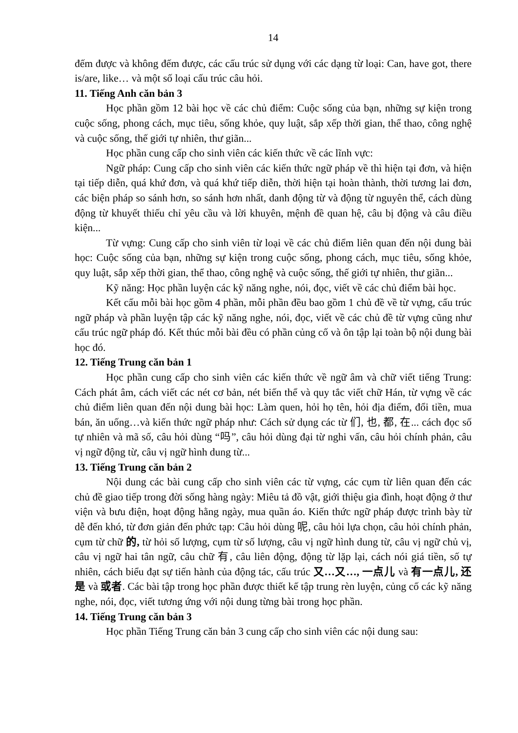14
đếm được và không đếm được, các cấu trúc sử dụng với các dạng từ loại: Can, have got, there is/are, like… và một số loại cấu trúc câu hỏi.
11. Tiếng Anh căn bản 3
Học phần gồm 12 bài học về các chủ điểm: Cuộc sống của bạn, những sự kiện trong cuộc sống, phong cách, mục tiêu, sống khỏe, quy luật, sắp xếp thời gian, thể thao, công nghệ và cuộc sống, thế giới tự nhiên, thư giãn...
Học phần cung cấp cho sinh viên các kiến thức về các lĩnh vực:
Ngữ pháp: Cung cấp cho sinh viên các kiến thức ngữ pháp về thì hiện tại đơn, và hiện tại tiếp diễn, quá khứ đơn, và quá khứ tiếp diễn, thời hiện tại hoàn thành, thời tương lai đơn, các biện pháp so sánh hơn, so sánh hơn nhất, danh động từ và động từ nguyên thể, cách dùng động từ khuyết thiếu chỉ yêu cầu và lời khuyên, mệnh đề quan hệ, câu bị động và câu điều kiện...
Từ vựng: Cung cấp cho sinh viên từ loại về các chủ điểm liên quan đến nội dung bài học: Cuộc sống của bạn, những sự kiện trong cuộc sống, phong cách, mục tiêu, sống khỏe, quy luật, sắp xếp thời gian, thể thao, công nghệ và cuộc sống, thế giới tự nhiên, thư giãn...
Kỹ năng: Học phần luyện các kỹ năng nghe, nói, đọc, viết về các chủ điểm bài học.
Kết cấu mỗi bài học gồm 4 phần, mỗi phần đều bao gồm 1 chủ đề về từ vựng, cấu trúc ngữ pháp và phần luyện tập các kỹ năng nghe, nói, đọc, viết về các chủ đề từ vựng cũng như cấu trúc ngữ pháp đó. Kết thúc mỗi bài đều có phần củng cố và ôn tập lại toàn bộ nội dung bài học đó.
12. Tiếng Trung căn bản 1
Học phần cung cấp cho sinh viên các kiến thức về ngữ âm và chữ viết tiếng Trung: Cách phát âm, cách viết các nét cơ bản, nét biến thể và quy tắc viết chữ Hán, từ vựng về các chủ điểm liên quan đến nội dung bài học: Làm quen, hỏi họ tên, hỏi địa điểm, đổi tiền, mua bán, ăn uống…và kiến thức ngữ pháp như: Cách sử dụng các từ 们, 也, 都, 在... cách đọc số tự nhiên và mã số, câu hỏi dùng “吗”, câu hỏi dùng đại từ nghi vấn, câu hỏi chính phản, câu vị ngữ động từ, câu vị ngữ hình dung từ...
13. Tiếng Trung căn bản 2
Nội dung các bài cung cấp cho sinh viên các từ vựng, các cụm từ liên quan đến các chủ đề giao tiếp trong đời sống hàng ngày: Miêu tả đồ vật, giới thiệu gia đình, hoạt động ở thư viện và bưu điện, hoạt động hằng ngày, mua quần áo. Kiến thức ngữ pháp được trình bày từ dễ đến khó, từ đơn giản đến phức tạp: Câu hỏi dùng 呢, câu hỏi lựa chọn, câu hỏi chính phản, cụm từ chữ 的, từ hỏi số lượng, cụm từ số lượng, câu vị ngữ hình dung từ, câu vị ngữ chủ vị, câu vị ngữ hai tân ngữ, câu chữ 有, câu liên động, động từ lặp lại, cách nói giá tiền, số tự nhiên, cách biểu đạt sự tiến hành của động tác, cấu trúc 又…又…, 一点儿 và 有一点儿, 还是 và 或者. Các bài tập trong học phần được thiết kế tập trung rèn luyện, củng cố các kỹ năng nghe, nói, đọc, viết tương ứng với nội dung từng bài trong học phần.
14. Tiếng Trung căn bản 3
Học phần Tiếng Trung căn bản 3 cung cấp cho sinh viên các nội dung sau: